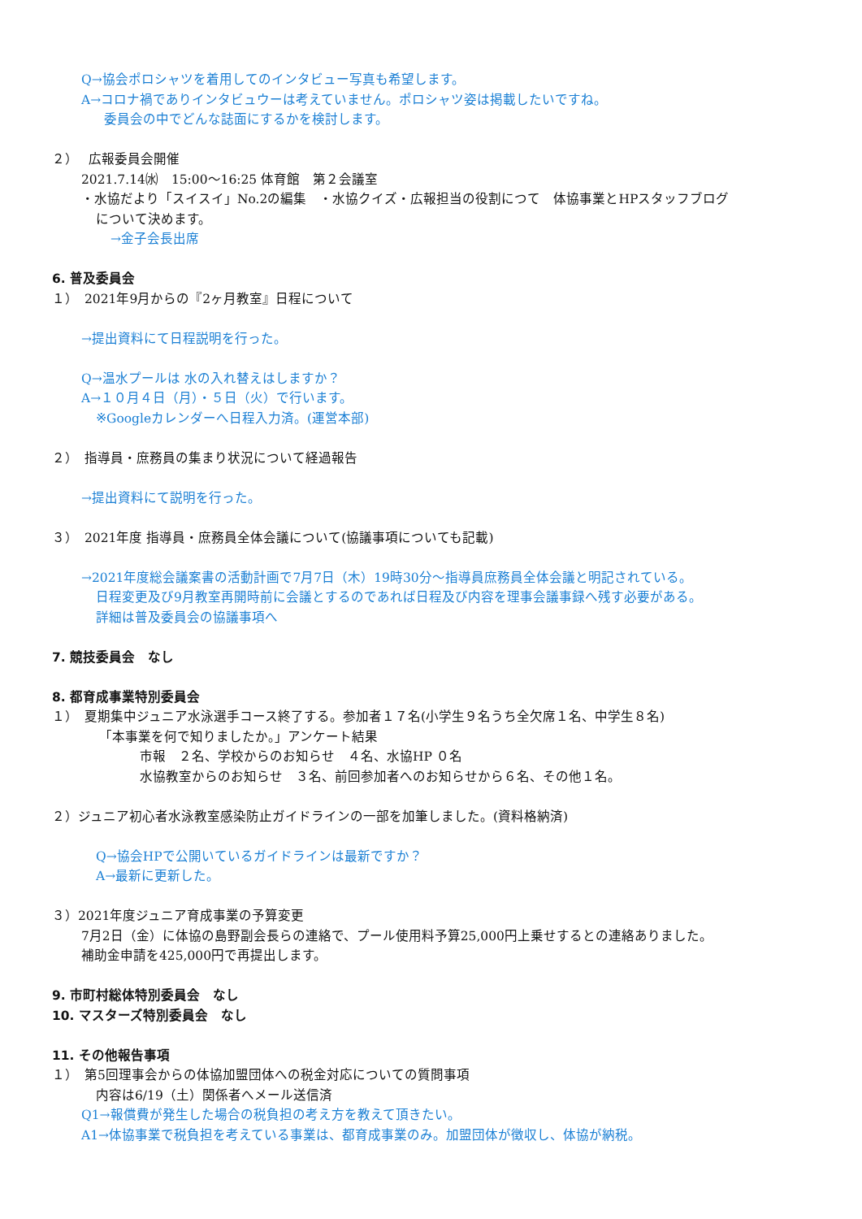Q→協会ポロシャツを着用してのインタビュー写真も希望します。
A→コロナ禍でありインタビュウーは考えていません。ポロシャツ姿は掲載したいですね。
委員会の中でどんな誌面にするかを検討します。
２）　 広報委員会開催
2021.7.14㈬　15:00～16:25 体育館　第２会議室
・水協だより「スイスイ」No.2の編集　・水協クイズ・広報担当の役割につて　体協事業とHPスタッフブログ
について決めます。
→金子会長出席
6. 普及委員会
１）　2021年9月からの『2ヶ月教室』日程について
→提出資料にて日程説明を行った。
Q→温水プールは 水の入れ替えはしますか？
A→１０月４日（月）・５日（火）で行います。
※Googleカレンダーへ日程入力済。(運営本部)
２）　指導員・庶務員の集まり状況について経過報告
→提出資料にて説明を行った。
３）　2021年度 指導員・庶務員全体会議について(協議事項についても記載)
→2021年度総会議案書の活動計画で7月7日（木）19時30分～指導員庶務員全体会議と明記されている。
日程変更及び9月教室再開時前に会議とするのであれば日程及び内容を理事会議事録へ残す必要がある。
詳細は普及委員会の協議事項へ
7. 競技委員会　なし
8. 都育成事業特別委員会
１）　夏期集中ジュニア水泳選手コース終了する。参加者１７名(小学生９名うち全欠席１名、中学生８名)
「本事業を何で知りましたか。」アンケート結果
市報　２名、学校からのお知らせ　４名、水協HP ０名
水協教室からのお知らせ　３名、前回参加者へのお知らせから６名、その他１名。
２）ジュニア初心者水泳教室感染防止ガイドラインの一部を加筆しました。(資料格納済)
Q→協会HPで公開いているガイドラインは最新ですか？
A→最新に更新した。
３）2021年度ジュニア育成事業の予算変更
7月2日（金）に体協の島野副会長らの連絡で、プール使用料予算25,000円上乗せするとの連絡ありました。
補助金申請を425,000円で再提出します。
9. 市町村総体特別委員会　なし
10. マスターズ特別委員会　なし
11. その他報告事項
１）　第5回理事会からの体協加盟団体への税金対応についての質問事項
内容は6/19（土）関係者へメール送信済
Q1→報償費が発生した場合の税負担の考え方を教えて頂きたい。
A1→体協事業で税負担を考えている事業は、都育成事業のみ。加盟団体が徴収し、体協が納税。